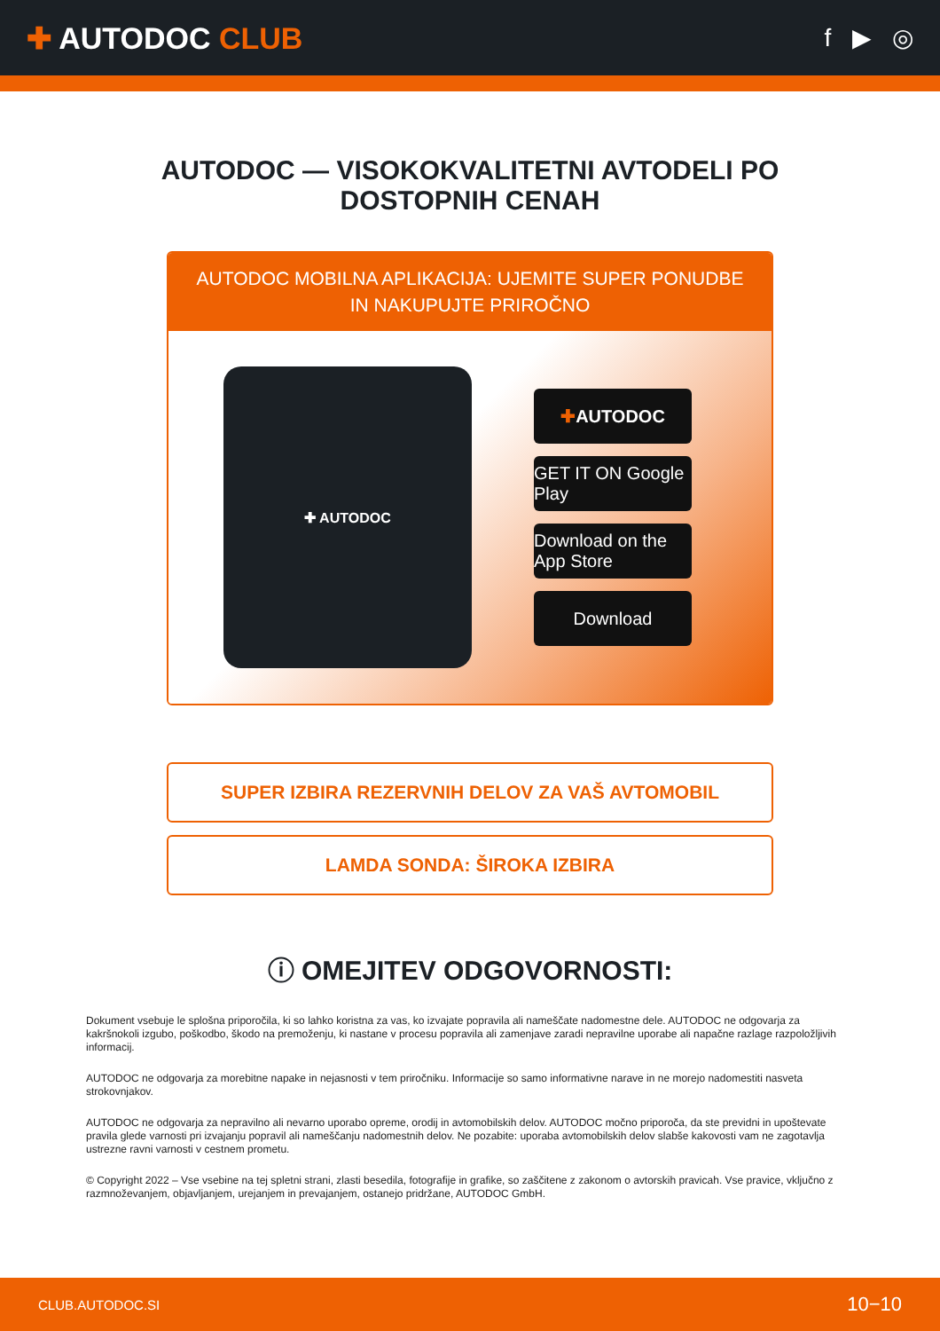✚ AUTODOC CLUB
f ▶ ◎
AUTODOC — VISOKOKVALITETNI AVTODELI PO DOSTOPNIH CENAH
AUTODOC MOBILNA APLIKACIJA: UJEMITE SUPER PONUDBE IN NAKUPUJTE PRIROČNO
✚ AUTODOC
✚ AUTODOC
GET IT ON Google Play
Download on the App Store
Download
SUPER IZBIRA REZERVNIH DELOV ZA VAŠ AVTOMOBIL
LAMDA SONDA: ŠIROKA IZBIRA
ⓘ OMEJITEV ODGOVORNOSTI:
Dokument vsebuje le splošna priporočila, ki so lahko koristna za vas, ko izvajate popravila ali nameščate nadomestne dele. AUTODOC ne odgovarja za kakršnokoli izgubo, poškodbo, škodo na premoženju, ki nastane v procesu popravila ali zamenjave zaradi nepravilne uporabe ali napačne razlage razpoložljivih informacij.
AUTODOC ne odgovarja za morebitne napake in nejasnosti v tem priročniku. Informacije so samo informativne narave in ne morejo nadomestiti nasveta strokovnjakov.
AUTODOC ne odgovarja za nepravilno ali nevarno uporabo opreme, orodij in avtomobilskih delov. AUTODOC močno priporoča, da ste previdni in upoštevate pravila glede varnosti pri izvajanju popravil ali nameščanju nadomestnih delov. Ne pozabite: uporaba avtomobilskih delov slabše kakovosti vam ne zagotavlja ustrezne ravni varnosti v cestnem prometu.
© Copyright 2022 – Vse vsebine na tej spletni strani, zlasti besedila, fotografije in grafike, so zaščitene z zakonom o avtorskih pravicah. Vse pravice, vključno z razmnoževanjem, objavljanjem, urejanjem in prevajanjem, ostanejo pridržane, AUTODOC GmbH.
CLUB.AUTODOC.SI 10−10